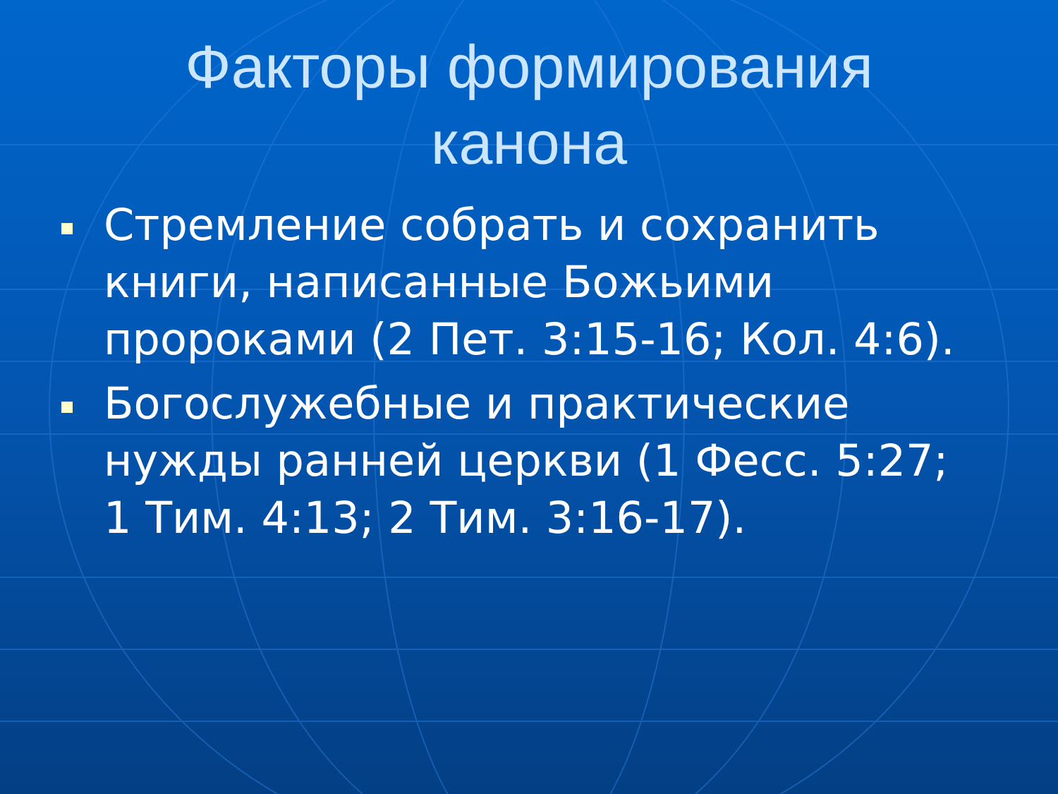Факторы формирования
канона
Стремление собрать и сохранить книги, написанные Божьими пророками (2 Пет. 3:15-16; Кол. 4:6).
Богослужебные и практические нужды ранней церкви (1 Фесс. 5:27; 1 Тим. 4:13; 2 Тим. 3:16-17).